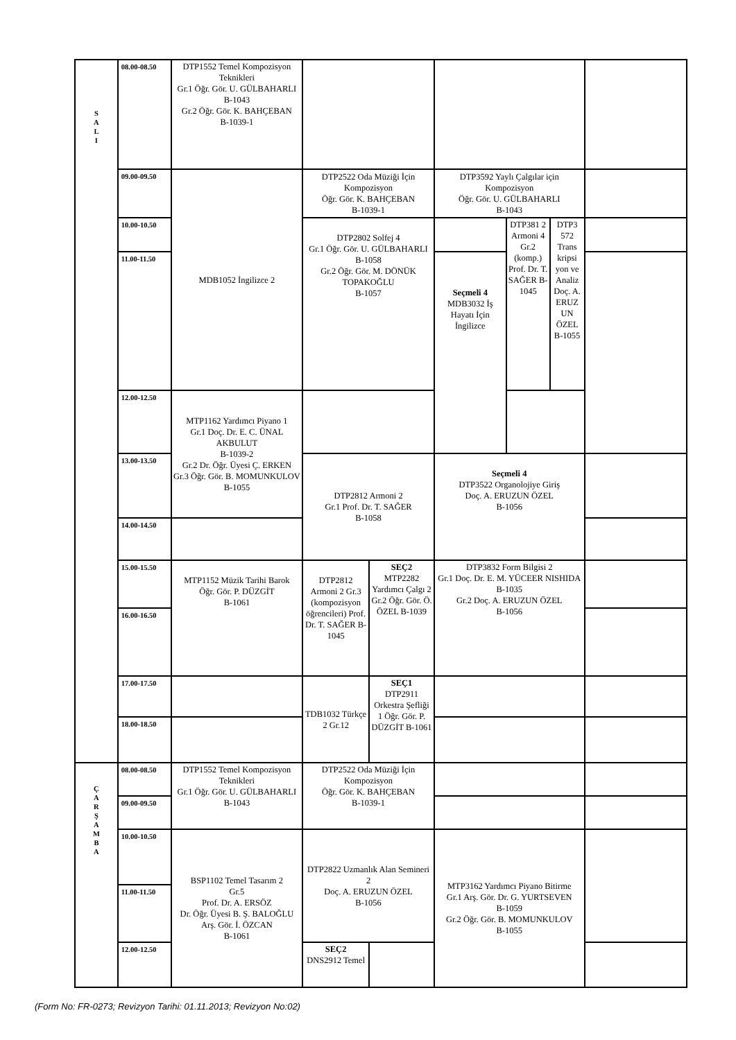| S A L I | 08.00-08.50 | DTP1552 Temel Kompozisyon Teknikleri Gr.1 Öğr. Gör. U. GÜLBAHARLI B-1043 Gr.2 Öğr. Gör. K. BAHÇEBAN B-1039-1 | | | | | | |
| | 09.00-09.50 | MDB1052 İngilizce 2 | DTP2522 Oda Müziği İçin Kompozisyon Öğr. Gör. K. BAHÇEBAN B-1039-1 | | DTP3592 Yaylı Çalgılar için Kompozisyon Öğr. Gör. U. GÜLBAHARLI B-1043 | | | |
| | 10.00-10.50 | | DTP2802 Solfej 4 Gr.1 Öğr. Gör. U. GÜLBAHARLI B-1058 Gr.2 Öğr. Gör. M. DÖNÜK TOPAKOĞLU B-1057 | | | DTP381 2 Armoni 4 Gr.2 (komp.) Prof. Dr. T. SAĞER B-1045 | DTP3 572 Trans kripsi yon ve Analiz Doç. A. ERUZ UN ÖZEL B-1055 | |
| | 11.00-11.50 | | | | Seçmeli 4 MDB3032 İş Hayatı İçin İngilizce | | | |
| | 12.00-12.50 | MTP1162 Yardımcı Piyano 1 Gr.1 Doç. Dr. E. C. ÜNAL AKBULUT B-1039-2 Gr.2 Dr. Öğr. Üyesi Ç. ERKEN Gr.3 Öğr. Gör. B. MOMUNKULOV B-1055 | | | | | | |
| | 13.00-13.50 | | DTP2812 Armoni 2 Gr.1 Prof. Dr. T. SAĞER B-1058 | | Seçmeli 4 DTP3522 Organolojiye Giriş Doç. A. ERUZUN ÖZEL B-1056 | | | |
| | 14.00-14.50 | | | | | | | |
| | 15.00-15.50 | MTP1152 Müzik Tarihi Barok Öğr. Gör. P. DÜZGİT B-1061 | DTP2812 Armoni 2 Gr.3 (kompozisyon öğrencileri) Prof. Dr. T. SAĞER B-1045 | SEÇ2 MTP2282 Yardımcı Çalgı 2 Gr.2 Öğr. Gör. Ö. ÖZEL B-1039 | DTP3832 Form Bilgisi 2 Gr.1 Doç. Dr. E. M. YÜCEER NISHIDA B-1035 Gr.2 Doç. A. ERUZUN ÖZEL B-1056 | | | |
| | 16.00-16.50 | | | | | | | |
| | 17.00-17.50 | | TDB1032 Türkçe 2 Gr.12 | SEÇ1 DTP2911 Orkestra Şefliği 1 Öğr. Gör. P. DÜZGİT B-1061 | | | | |
| | 18.00-18.50 | | | | | | | |
| Ç A R Ş A M B A | 08.00-08.50 | DTP1552 Temel Kompozisyon Teknikleri Gr.1 Öğr. Gör. U. GÜLBAHARLI B-1043 | DTP2522 Oda Müziği İçin Kompozisyon Öğr. Gör. K. BAHÇEBAN B-1039-1 | | | | | |
| | 09.00-09.50 | | | | | | | |
| | 10.00-10.50 | BSP1102 Temel Tasarım 2 Gr.5 Prof. Dr. A. ERSÖZ Dr. Öğr. Üyesi B. Ş. BALOĞLU Arş. Gör. İ. ÖZCAN B-1061 | DTP2822 Uzmanlık Alan Semineri 2 Doç. A. ERUZUN ÖZEL B-1056 | | MTP3162 Yardımcı Piyano Bitirme Gr.1 Arş. Gör. Dr. G. YURTSEVEN B-1059 Gr.2 Öğr. Gör. B. MOMUNKULOV B-1055 | | | |
| | 11.00-11.50 | | | | | | | |
| | 12.00-12.50 | | SEÇ2 DNS2912 Temel | | | | | |
(Form No: FR-0273; Revizyon Tarihi: 01.11.2013; Revizyon No:02)